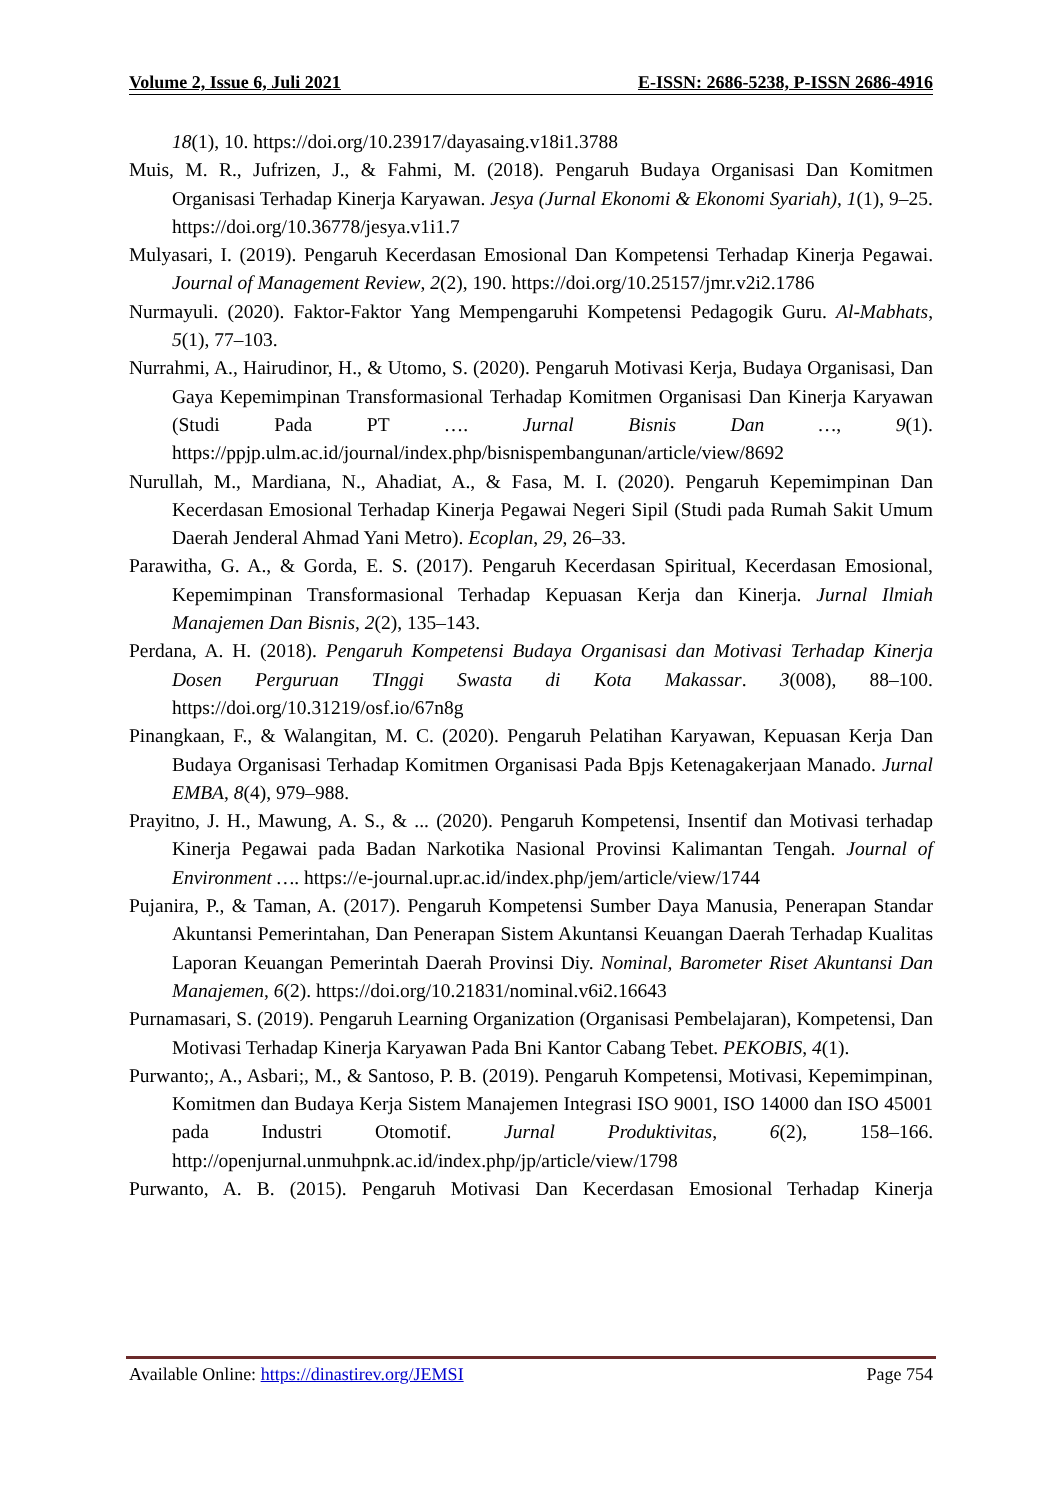Volume 2, Issue 6, Juli 2021 E-ISSN: 2686-5238, P-ISSN 2686-4916
18(1), 10. https://doi.org/10.23917/dayasaing.v18i1.3788
Muis, M. R., Jufrizen, J., & Fahmi, M. (2018). Pengaruh Budaya Organisasi Dan Komitmen Organisasi Terhadap Kinerja Karyawan. Jesya (Jurnal Ekonomi & Ekonomi Syariah), 1(1), 9–25. https://doi.org/10.36778/jesya.v1i1.7
Mulyasari, I. (2019). Pengaruh Kecerdasan Emosional Dan Kompetensi Terhadap Kinerja Pegawai. Journal of Management Review, 2(2), 190. https://doi.org/10.25157/jmr.v2i2.1786
Nurmayuli. (2020). Faktor-Faktor Yang Mempengaruhi Kompetensi Pedagogik Guru. Al-Mabhats, 5(1), 77–103.
Nurrahmi, A., Hairudinor, H., & Utomo, S. (2020). Pengaruh Motivasi Kerja, Budaya Organisasi, Dan Gaya Kepemimpinan Transformasional Terhadap Komitmen Organisasi Dan Kinerja Karyawan (Studi Pada PT …. Jurnal Bisnis Dan …, 9(1). https://ppjp.ulm.ac.id/journal/index.php/bisnispembangunan/article/view/8692
Nurullah, M., Mardiana, N., Ahadiat, A., & Fasa, M. I. (2020). Pengaruh Kepemimpinan Dan Kecerdasan Emosional Terhadap Kinerja Pegawai Negeri Sipil (Studi pada Rumah Sakit Umum Daerah Jenderal Ahmad Yani Metro). Ecoplan, 29, 26–33.
Parawitha, G. A., & Gorda, E. S. (2017). Pengaruh Kecerdasan Spiritual, Kecerdasan Emosional, Kepemimpinan Transformasional Terhadap Kepuasan Kerja dan Kinerja. Jurnal Ilmiah Manajemen Dan Bisnis, 2(2), 135–143.
Perdana, A. H. (2018). Pengaruh Kompetensi Budaya Organisasi dan Motivasi Terhadap Kinerja Dosen Perguruan TInggi Swasta di Kota Makassar. 3(008), 88–100. https://doi.org/10.31219/osf.io/67n8g
Pinangkaan, F., & Walangitan, M. C. (2020). Pengaruh Pelatihan Karyawan, Kepuasan Kerja Dan Budaya Organisasi Terhadap Komitmen Organisasi Pada Bpjs Ketenagakerjaan Manado. Jurnal EMBA, 8(4), 979–988.
Prayitno, J. H., Mawung, A. S., & ... (2020). Pengaruh Kompetensi, Insentif dan Motivasi terhadap Kinerja Pegawai pada Badan Narkotika Nasional Provinsi Kalimantan Tengah. Journal of Environment …. https://e-journal.upr.ac.id/index.php/jem/article/view/1744
Pujanira, P., & Taman, A. (2017). Pengaruh Kompetensi Sumber Daya Manusia, Penerapan Standar Akuntansi Pemerintahan, Dan Penerapan Sistem Akuntansi Keuangan Daerah Terhadap Kualitas Laporan Keuangan Pemerintah Daerah Provinsi Diy. Nominal, Barometer Riset Akuntansi Dan Manajemen, 6(2). https://doi.org/10.21831/nominal.v6i2.16643
Purnamasari, S. (2019). Pengaruh Learning Organization (Organisasi Pembelajaran), Kompetensi, Dan Motivasi Terhadap Kinerja Karyawan Pada Bni Kantor Cabang Tebet. PEKOBIS, 4(1).
Purwanto;, A., Asbari;, M., & Santoso, P. B. (2019). Pengaruh Kompetensi, Motivasi, Kepemimpinan, Komitmen dan Budaya Kerja Sistem Manajemen Integrasi ISO 9001, ISO 14000 dan ISO 45001 pada Industri Otomotif. Jurnal Produktivitas, 6(2), 158–166. http://openjurnal.unmuhpnk.ac.id/index.php/jp/article/view/1798
Purwanto, A. B. (2015). Pengaruh Motivasi Dan Kecerdasan Emosional Terhadap Kinerja
Available Online: https://dinastirev.org/JEMSI Page 754